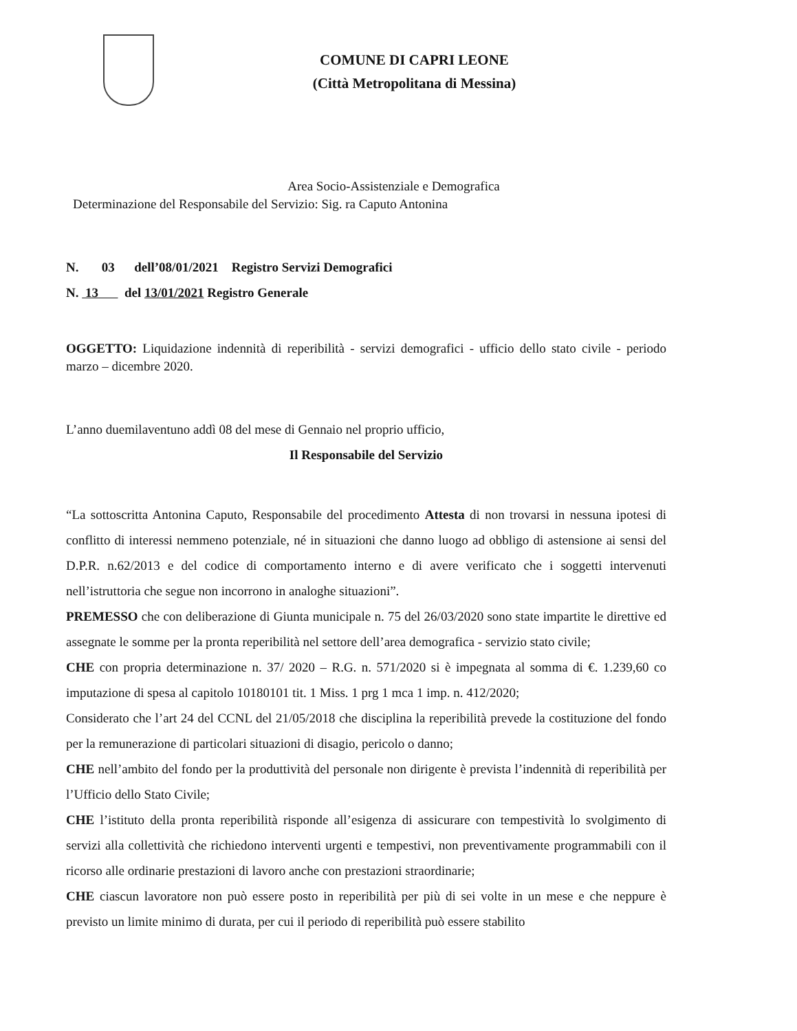COMUNE DI CAPRI LEONE
(Città Metropolitana di Messina)
Area Socio-Assistenziale e Demografica
Determinazione del Responsabile del Servizio: Sig. ra Caputo Antonina
N. 03 dell’08/01/2021 Registro Servizi Demografici
N. 13 del 13/01/2021 Registro Generale
OGGETTO: Liquidazione indennità di reperibilità - servizi demografici - ufficio dello stato civile - periodo marzo – dicembre 2020.
L’anno duemilaventuno addì 08 del mese di Gennaio nel proprio ufficio,
Il Responsabile del Servizio
“La sottoscritta Antonina Caputo, Responsabile del procedimento Attesta di non trovarsi in nessuna ipotesi di conflitto di interessi nemmeno potenziale, né in situazioni che danno luogo ad obbligo di astensione ai sensi del D.P.R. n.62/2013 e del codice di comportamento interno e di avere verificato che i soggetti intervenuti nell’istruttoria che segue non incorrono in analoghe situazioni”.
PREMESSO che con deliberazione di Giunta municipale n. 75 del 26/03/2020 sono state impartite le direttive ed assegnate le somme per la pronta reperibilità nel settore dell’area demografica - servizio stato civile;
CHE con propria determinazione n. 37/ 2020 – R.G. n. 571/2020 si è impegnata al somma di €. 1.239,60 co imputazione di spesa al capitolo 10180101 tit. 1 Miss. 1 prg 1 mca 1 imp. n. 412/2020;
Considerato che l’art 24 del CCNL del 21/05/2018 che disciplina la reperibilità prevede la costituzione del fondo per la remunerazione di particolari situazioni di disagio, pericolo o danno;
CHE nell’ambito del fondo per la produttività del personale non dirigente è prevista l’indennità di reperibilità per l’Ufficio dello Stato Civile;
CHE l’istituto della pronta reperibilità risponde all’esigenza di assicurare con tempestività lo svolgimento di servizi alla collettività che richiedono interventi urgenti e tempestivi, non preventivamente programmabili con il ricorso alle ordinarie prestazioni di lavoro anche con prestazioni straordinarie;
CHE ciascun lavoratore non può essere posto in reperibilità per più di sei volte in un mese e che neppure è previsto un limite minimo di durata, per cui il periodo di reperibilità può essere stabilito